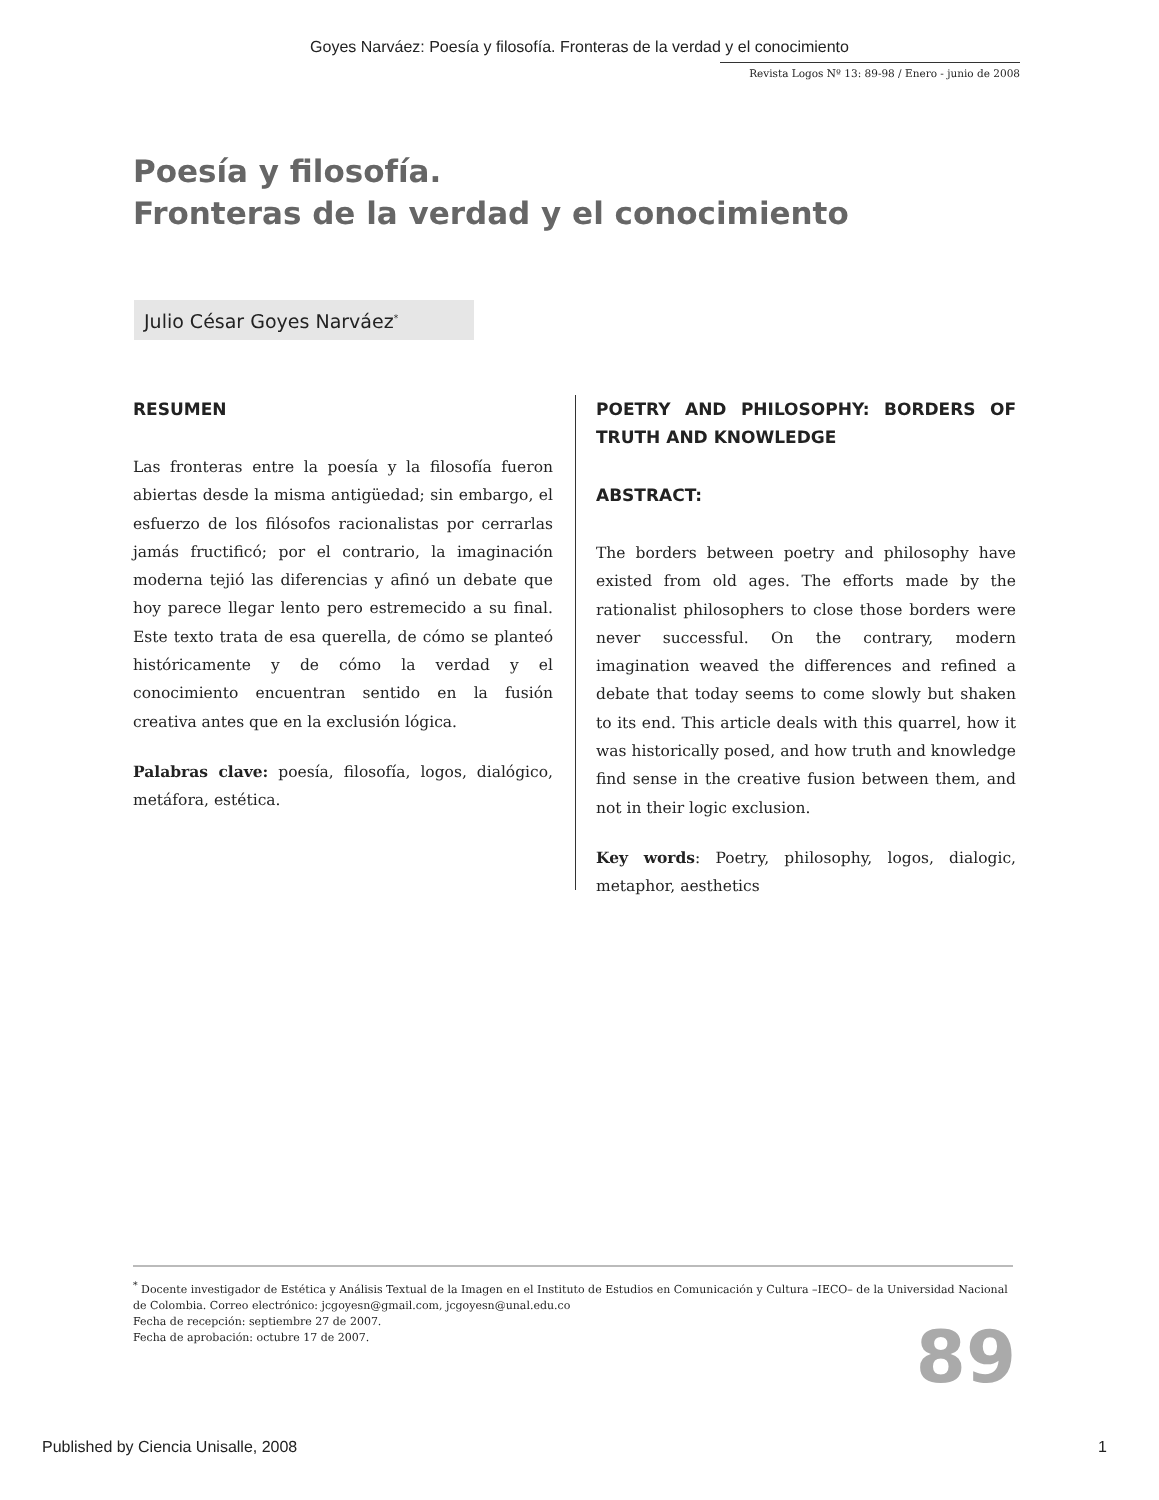Goyes Narváez: Poesía y filosofía. Fronteras de la verdad y el conocimiento
Revista Logos Nº 13: 89-98 / Enero - junio de 2008
Poesía y filosofía.
Fronteras de la verdad y el conocimiento
Julio César Goyes Narváez<sup>*</sup>
RESUMEN
Las fronteras entre la poesía y la filosofía fueron abiertas desde la misma antigüedad; sin embargo, el esfuerzo de los filósofos racionalistas por cerrarlas jamás fructificó; por el contrario, la imaginación moderna tejió las diferencias y afinó un debate que hoy parece llegar lento pero estremecido a su final. Este texto trata de esa querella, de cómo se planteó históricamente y de cómo la verdad y el conocimiento encuentran sentido en la fusión creativa antes que en la exclusión lógica.
Palabras clave: poesía, filosofía, logos, dialógico, metáfora, estética.
POETRY AND PHILOSOPHY: BORDERS OF TRUTH AND KNOWLEDGE
ABSTRACT:
The borders between poetry and philosophy have existed from old ages. The efforts made by the rationalist philosophers to close those borders were never successful. On the contrary, modern imagination weaved the differences and refined a debate that today seems to come slowly but shaken to its end. This article deals with this quarrel, how it was historically posed, and how truth and knowledge find sense in the creative fusion between them, and not in their logic exclusion.
Key words: Poetry, philosophy, logos, dialogic, metaphor, aesthetics
<sup>*</sup> Docente investigador de Estética y Análisis Textual de la Imagen en el Instituto de Estudios en Comunicación y Cultura –IECO– de la Universidad Nacional de Colombia. Correo electrónico: jcgoyesn@gmail.com, jcgoyesn@unal.edu.co
Fecha de recepción: septiembre 27 de 2007.
Fecha de aprobación: octubre 17 de 2007.
89
Published by Ciencia Unisalle, 2008
1